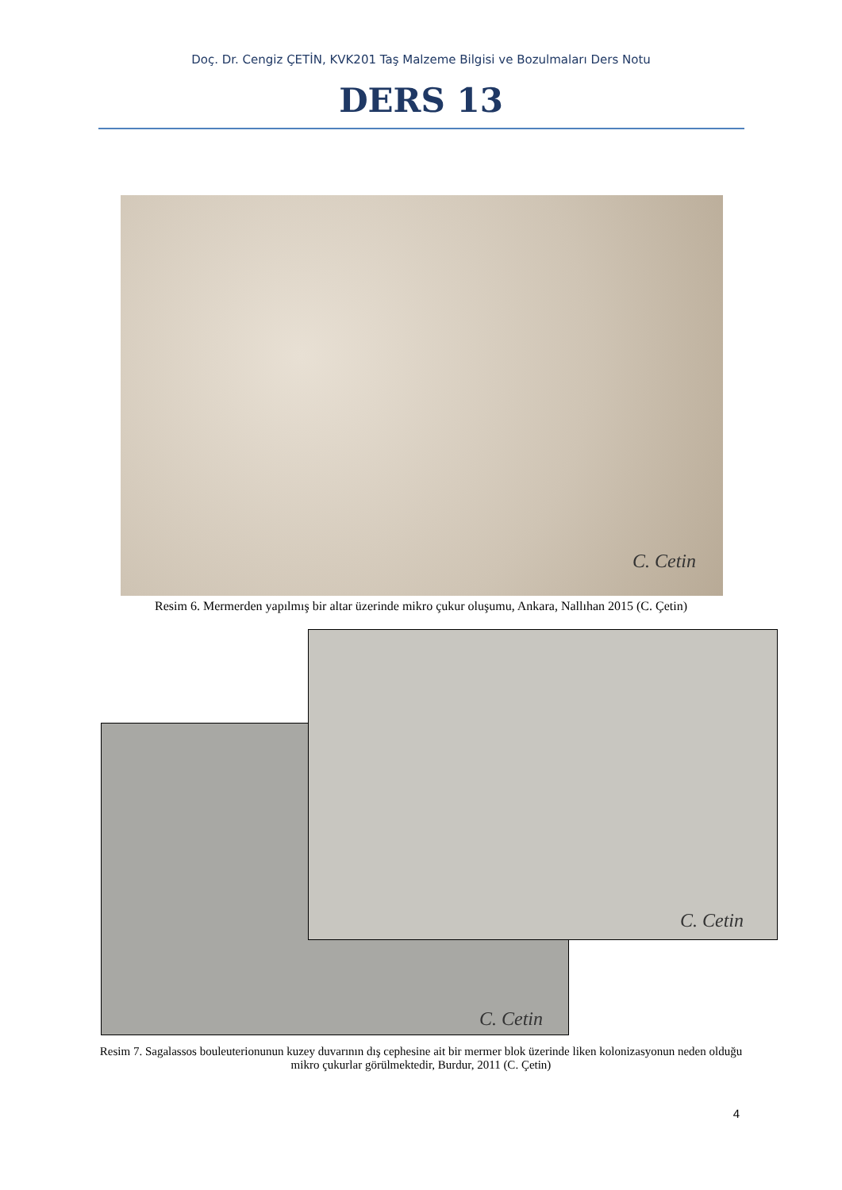Doç. Dr. Cengiz ÇETİN, KVK201 Taş Malzeme Bilgisi ve Bozulmaları Ders Notu
DERS 13
C. Cetin
Resim 6. Mermerden yapılmış bir altar üzerinde mikro çukur oluşumu, Ankara, Nallıhan 2015 (C. Çetin)
C. Cetin
C. Cetin
Resim 7. Sagalassos bouleuterionunun kuzey duvarının dış cephesine ait bir mermer blok üzerinde liken kolonizasyonun neden olduğu mikro çukurlar görülmektedir, Burdur, 2011 (C. Çetin)
4